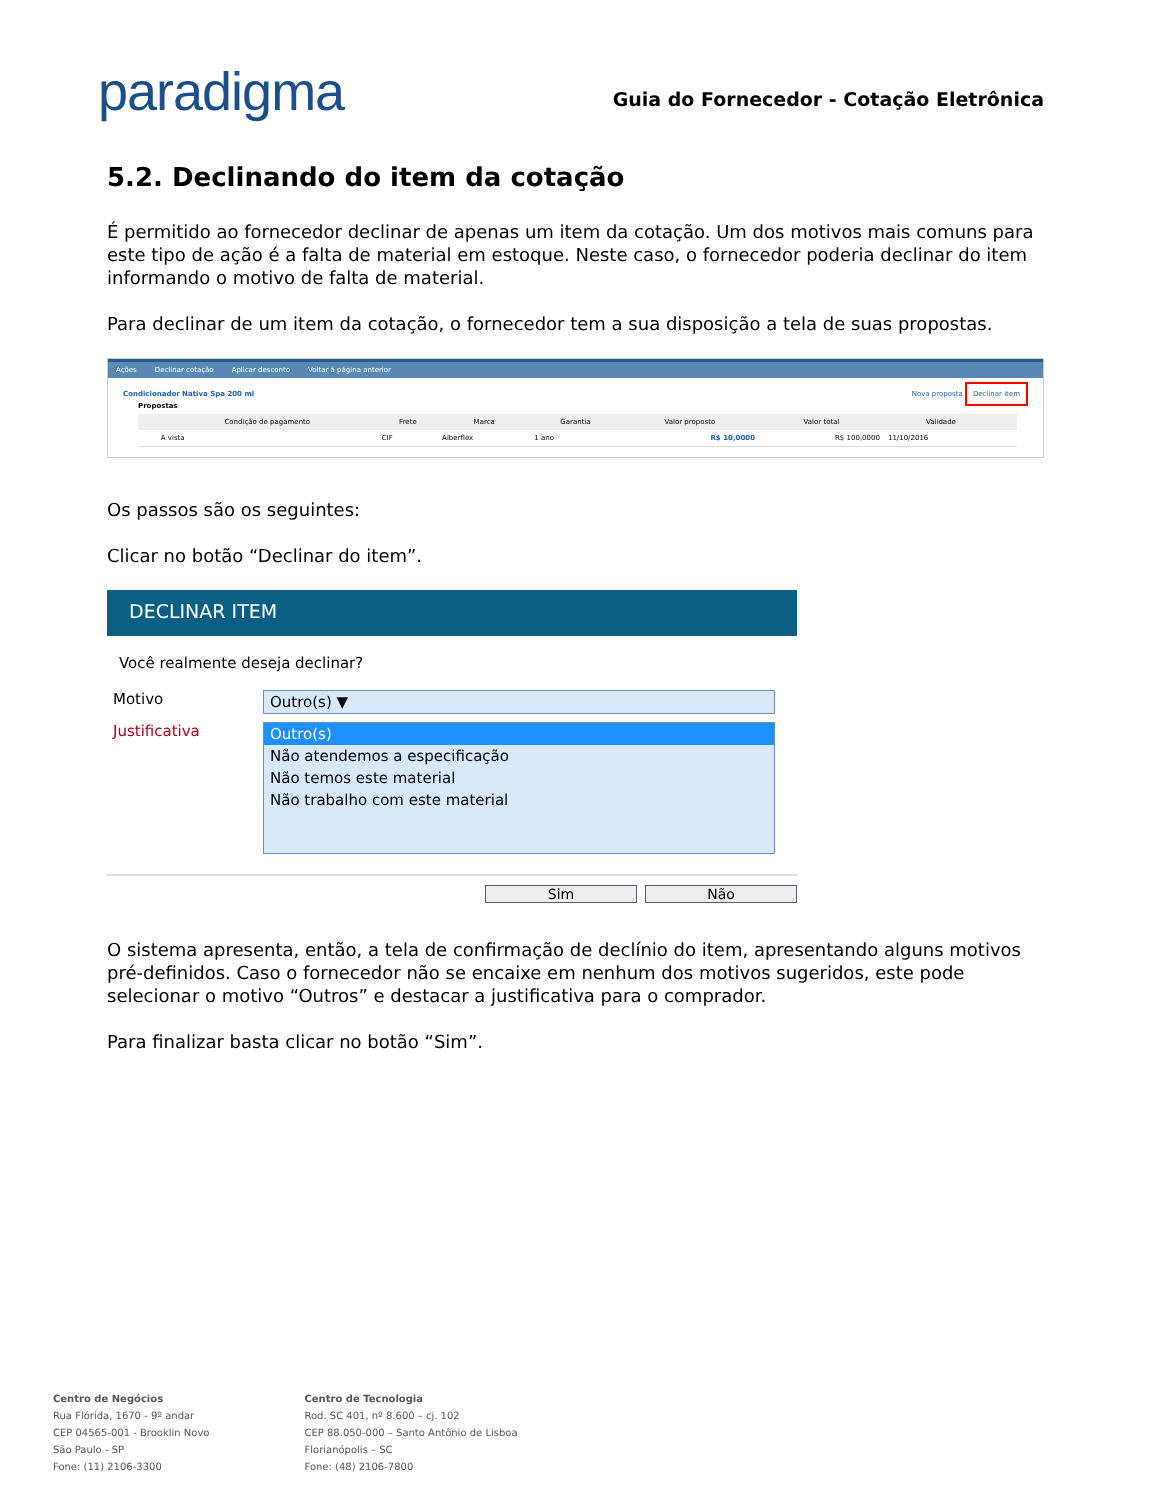paradigma
Guia do Fornecedor - Cotação Eletrônica
5.2. Declinando do item da cotação
É permitido ao fornecedor declinar de apenas um item da cotação. Um dos motivos mais comuns para este tipo de ação é a falta de material em estoque. Neste caso, o fornecedor poderia declinar do item informando o motivo de falta de material.
Para declinar de um item da cotação, o fornecedor tem a sua disposição a tela de suas propostas.
Ações Declinar cotação Aplicar desconto Voltar à página anterior
Condicionador Nativa Spa 200 ml Nova proposta Declinar item
Propostas
| | Condição de pagamento | Frete | Marca | Garantia | Valor proposto | Valor total | Validade | |
| --- | --- | --- | --- | --- | --- | --- | --- | --- |
| | A vista | CIF | Alberflex | 1 ano | R$ 10,0000 | R$ 100,0000 | 11/10/2016 | |
Os passos são os seguintes:
Clicar no botão “Declinar do item”.
DECLINAR ITEM
Você realmente deseja declinar?
Motivo Outro(s) ▼
Justificativa
Outro(s)
Não atendemos a especificação
Não temos este material
Não trabalho com este material
Sim Não
O sistema apresenta, então, a tela de confirmação de declínio do item, apresentando alguns motivos pré-definidos. Caso o fornecedor não se encaixe em nenhum dos motivos sugeridos, este pode selecionar o motivo “Outros” e destacar a justificativa para o comprador.
Para finalizar basta clicar no botão “Sim”.
Centro de Negócios
Rua Flórida, 1670 - 9º andar
CEP 04565-001 - Brooklin Novo
São Paulo - SP
Fone: (11) 2106-3300
Centro de Tecnologia
Rod. SC 401, nº 8.600 – cj. 102
CEP 88.050-000 – Santo Antônio de Lisboa
Florianópolis – SC
Fone: (48) 2106-7800